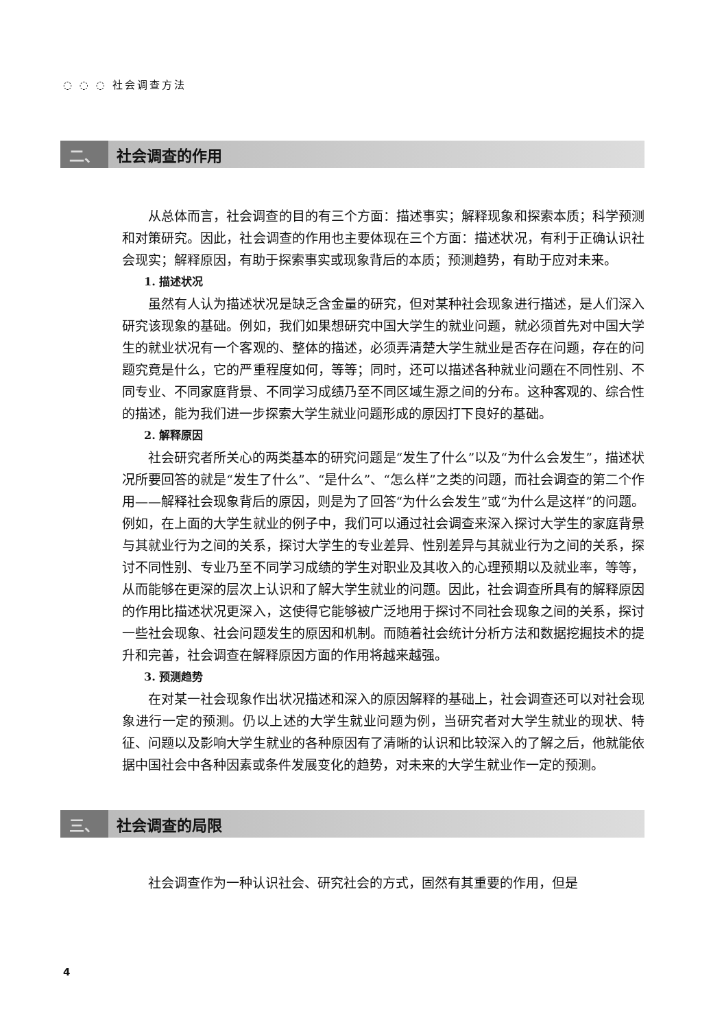◌ ◌ ◌ 社会调查方法
二、 社会调查的作用
从总体而言，社会调查的目的有三个方面：描述事实；解释现象和探索本质；科学预测和对策研究。因此，社会调查的作用也主要体现在三个方面：描述状况，有利于正确认识社会现实；解释原因，有助于探索事实或现象背后的本质；预测趋势，有助于应对未来。
1. 描述状况
虽然有人认为描述状况是缺乏含金量的研究，但对某种社会现象进行描述，是人们深入研究该现象的基础。例如，我们如果想研究中国大学生的就业问题，就必须首先对中国大学生的就业状况有一个客观的、整体的描述，必须弄清楚大学生就业是否存在问题，存在的问题究竟是什么，它的严重程度如何，等等；同时，还可以描述各种就业问题在不同性别、不同专业、不同家庭背景、不同学习成绩乃至不同区域生源之间的分布。这种客观的、综合性的描述，能为我们进一步探索大学生就业问题形成的原因打下良好的基础。
2. 解释原因
社会研究者所关心的两类基本的研究问题是“发生了什么”以及“为什么会发生”，描述状况所要回答的就是“发生了什么”、“是什么”、“怎么样”之类的问题，而社会调查的第二个作用——解释社会现象背后的原因，则是为了回答“为什么会发生”或“为什么是这样”的问题。例如，在上面的大学生就业的例子中，我们可以通过社会调查来深入探讨大学生的家庭背景与其就业行为之间的关系，探讨大学生的专业差异、性别差异与其就业行为之间的关系，探讨不同性别、专业乃至不同学习成绩的学生对职业及其收入的心理预期以及就业率，等等，从而能够在更深的层次上认识和了解大学生就业的问题。因此，社会调查所具有的解释原因的作用比描述状况更深入，这使得它能够被广泛地用于探讨不同社会现象之间的关系，探讨一些社会现象、社会问题发生的原因和机制。而随着社会统计分析方法和数据挖掘技术的提升和完善，社会调查在解释原因方面的作用将越来越强。
3. 预测趋势
在对某一社会现象作出状况描述和深入的原因解释的基础上，社会调查还可以对社会现象进行一定的预测。仍以上述的大学生就业问题为例，当研究者对大学生就业的现状、特征、问题以及影响大学生就业的各种原因有了清晰的认识和比较深入的了解之后，他就能依据中国社会中各种因素或条件发展变化的趋势，对未来的大学生就业作一定的预测。
三、 社会调查的局限
社会调查作为一种认识社会、研究社会的方式，固然有其重要的作用，但是
4